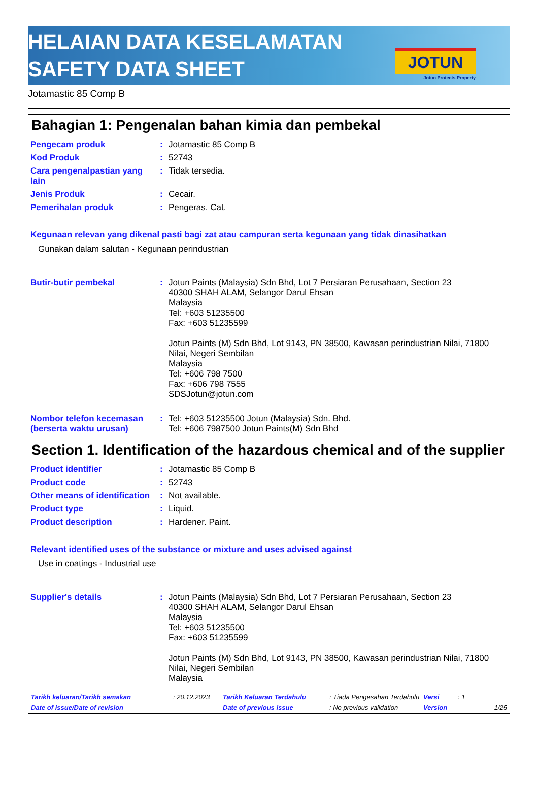HELAIAN DATA KESELAMATAN
SAFETY DATA SHEET
JOTUN
Jotun Protects Property
Jotamastic 85 Comp B
Bahagian 1: Pengenalan bahan kimia dan pembekal
Pengecam produk : Jotamastic 85 Comp B
Kod Produk : 52743
Cara pengenalpastian yang lain
: Tidak tersedia.
Jenis Produk : Cecair.
Pemerihalan produk : Pengeras. Cat.
Kegunaan relevan yang dikenal pasti bagi zat atau campuran serta kegunaan yang tidak dinasihatkan
Gunakan dalam salutan - Kegunaan perindustrian
Butir-butir pembekal : Jotun Paints (Malaysia) Sdn Bhd, Lot 7 Persiaran Perusahaan, Section 23
40300 SHAH ALAM, Selangor Darul Ehsan
Malaysia
Tel: +603 51235500
Fax: +603 51235599
Jotun Paints (M) Sdn Bhd, Lot 9143, PN 38500, Kawasan perindustrian Nilai, 71800 Nilai, Negeri Sembilan
Malaysia
Tel: +606 798 7500
Fax: +606 798 7555
SDSJotun@jotun.com
Nombor telefon kecemasan (berserta waktu urusan)
: Tel: +603 51235500 Jotun (Malaysia) Sdn. Bhd.
Tel: +606 7987500 Jotun Paints(M) Sdn Bhd
Section 1. Identification of the hazardous chemical and of the supplier
Product identifier : Jotamastic 85 Comp B
Product code : 52743
Other means of identification
: Not available.
Product type : Liquid.
Product description : Hardener. Paint.
Relevant identified uses of the substance or mixture and uses advised against
Use in coatings - Industrial use
Supplier's details : Jotun Paints (Malaysia) Sdn Bhd, Lot 7 Persiaran Perusahaan, Section 23
40300 SHAH ALAM, Selangor Darul Ehsan
Malaysia
Tel: +603 51235500
Fax: +603 51235599
Jotun Paints (M) Sdn Bhd, Lot 9143, PN 38500, Kawasan perindustrian Nilai, 71800 Nilai, Negeri Sembilan
Malaysia
Tarikh keluaran/Tarikh semakan
: 20.12.2023
Tarikh Keluaran Terdahulu
: Tiada Pengesahan Terdahulu
Versi
: 1
Date of issue/Date of revision
Date of previous issue
: No previous validation
Version
1/25